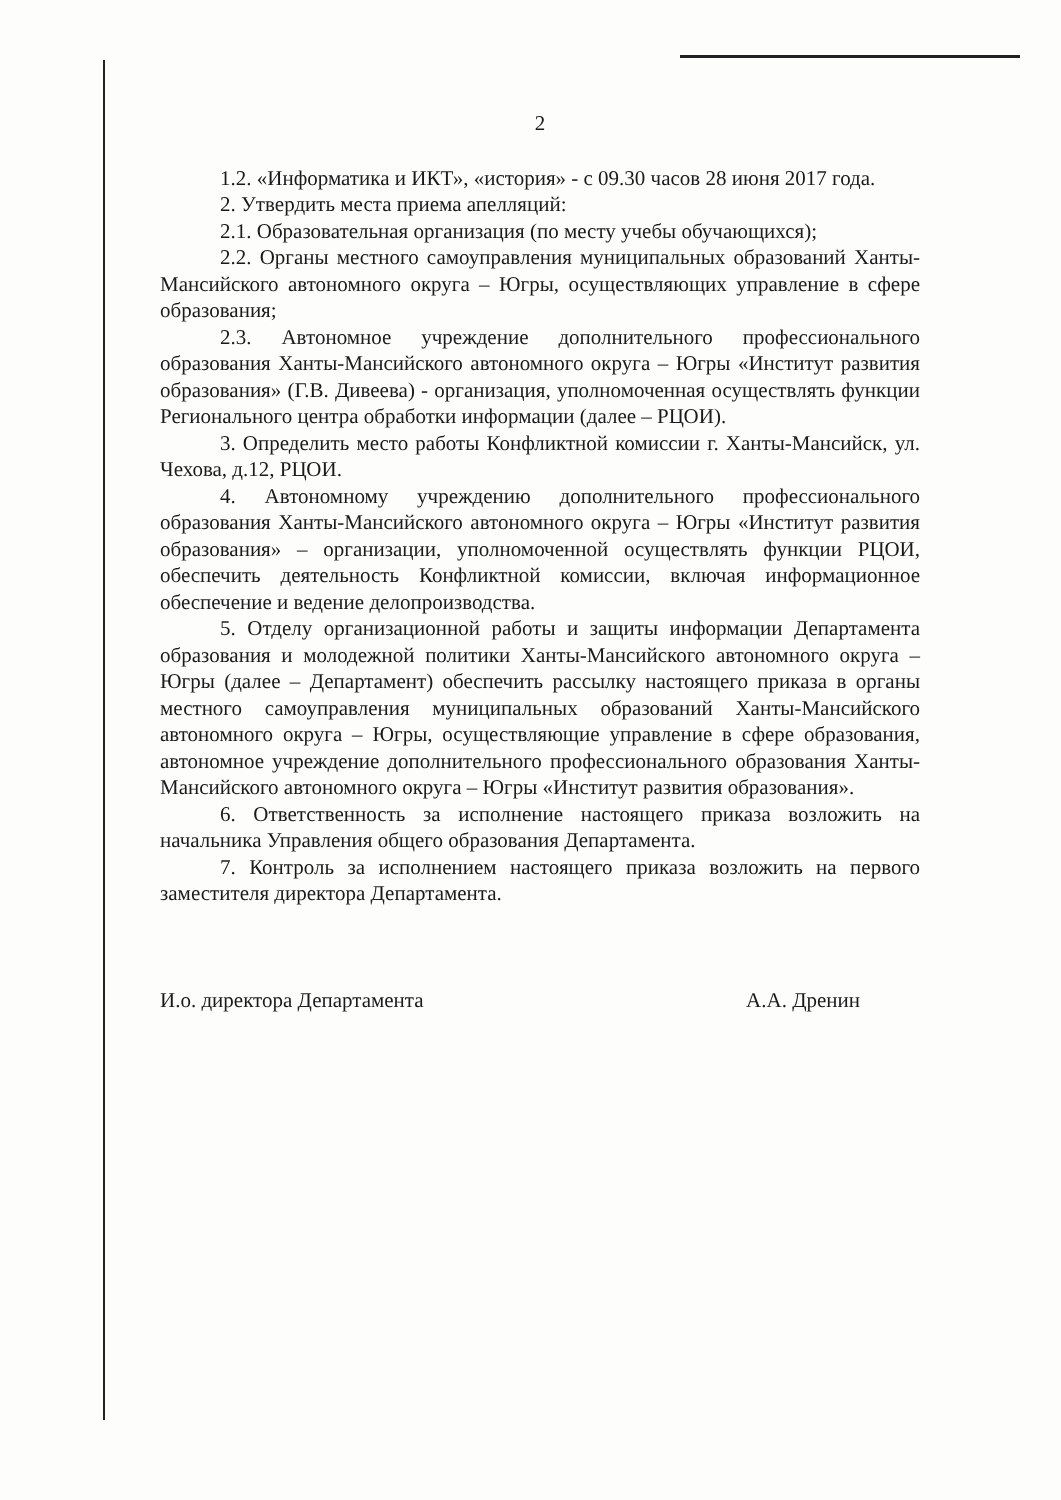2
1.2. «Информатика и ИКТ», «история» - с 09.30 часов 28 июня 2017 года.
2. Утвердить места приема апелляций:
2.1. Образовательная организация (по месту учебы обучающихся);
2.2. Органы местного самоуправления муниципальных образований Ханты-Мансийского автономного округа – Югры, осуществляющих управление в сфере образования;
2.3. Автономное учреждение дополнительного профессионального образования Ханты-Мансийского автономного округа – Югры «Институт развития образования» (Г.В. Дивеева) - организация, уполномоченная осуществлять функции Регионального центра обработки информации (далее – РЦОИ).
3. Определить место работы Конфликтной комиссии г. Ханты-Мансийск, ул. Чехова, д.12, РЦОИ.
4. Автономному учреждению дополнительного профессионального образования Ханты-Мансийского автономного округа – Югры «Институт развития образования» – организации, уполномоченной осуществлять функции РЦОИ, обеспечить деятельность Конфликтной комиссии, включая информационное обеспечение и ведение делопроизводства.
5. Отделу организационной работы и защиты информации Департамента образования и молодежной политики Ханты-Мансийского автономного округа – Югры (далее – Департамент) обеспечить рассылку настоящего приказа в органы местного самоуправления муниципальных образований Ханты-Мансийского автономного округа – Югры, осуществляющие управление в сфере образования, автономное учреждение дополнительного профессионального образования Ханты-Мансийского автономного округа – Югры «Институт развития образования».
6. Ответственность за исполнение настоящего приказа возложить на начальника Управления общего образования Департамента.
7. Контроль за исполнением настоящего приказа возложить на первого заместителя директора Департамента.
И.о. директора Департамента А.А. Дренин